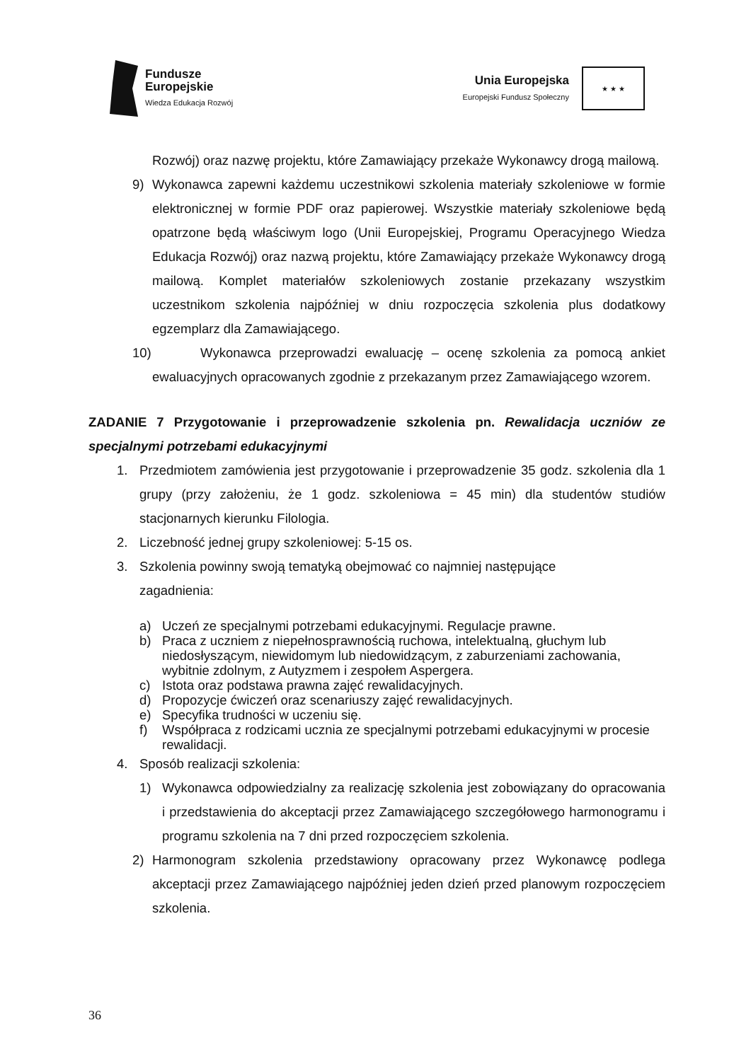Fundusze
Europejskie
Wiedza Edukacja Rozwój
Unia Europejska
Europejski Fundusz Społeczny
★ ★ ★
Rozwój) oraz nazwę projektu, które Zamawiający przekaże Wykonawcy drogą mailową.
9) Wykonawca zapewni każdemu uczestnikowi szkolenia materiały szkoleniowe w formie elektronicznej w formie PDF oraz papierowej. Wszystkie materiały szkoleniowe będą opatrzone będą właściwym logo (Unii Europejskiej, Programu Operacyjnego Wiedza Edukacja Rozwój) oraz nazwą projektu, które Zamawiający przekaże Wykonawcy drogą mailową. Komplet materiałów szkoleniowych zostanie przekazany wszystkim uczestnikom szkolenia najpóźniej w dniu rozpoczęcia szkolenia plus dodatkowy egzemplarz dla Zamawiającego.
10) Wykonawca przeprowadzi ewaluację – ocenę szkolenia za pomocą ankiet ewaluacyjnych opracowanych zgodnie z przekazanym przez Zamawiającego wzorem.
ZADANIE 7 Przygotowanie i przeprowadzenie szkolenia pn. Rewalidacja uczniów ze specjalnymi potrzebami edukacyjnymi
1. Przedmiotem zamówienia jest przygotowanie i przeprowadzenie 35 godz. szkolenia dla 1 grupy (przy założeniu, że 1 godz. szkoleniowa = 45 min) dla studentów studiów stacjonarnych kierunku Filologia.
2. Liczebność jednej grupy szkoleniowej: 5-15 os.
3. Szkolenia powinny swoją tematyką obejmować co najmniej następujące
zagadnienia:
a) Uczeń ze specjalnymi potrzebami edukacyjnymi. Regulacje prawne.
b) Praca z uczniem z niepełnosprawnością ruchowa, intelektualną, głuchym lub niedosłyszącym, niewidomym lub niedowidzącym, z zaburzeniami zachowania, wybitnie zdolnym, z Autyzmem i zespołem Aspergera.
c) Istota oraz podstawa prawna zajęć rewalidacyjnych.
d) Propozycje ćwiczeń oraz scenariuszy zajęć rewalidacyjnych.
e) Specyfika trudności w uczeniu się.
f) Współpraca z rodzicami ucznia ze specjalnymi potrzebami edukacyjnymi w procesie rewalidacji.
4. Sposób realizacji szkolenia:
1) Wykonawca odpowiedzialny za realizację szkolenia jest zobowiązany do opracowania i przedstawienia do akceptacji przez Zamawiającego szczegółowego harmonogramu i programu szkolenia na 7 dni przed rozpoczęciem szkolenia.
2) Harmonogram szkolenia przedstawiony opracowany przez Wykonawcę podlega akceptacji przez Zamawiającego najpóźniej jeden dzień przed planowym rozpoczęciem szkolenia.
36